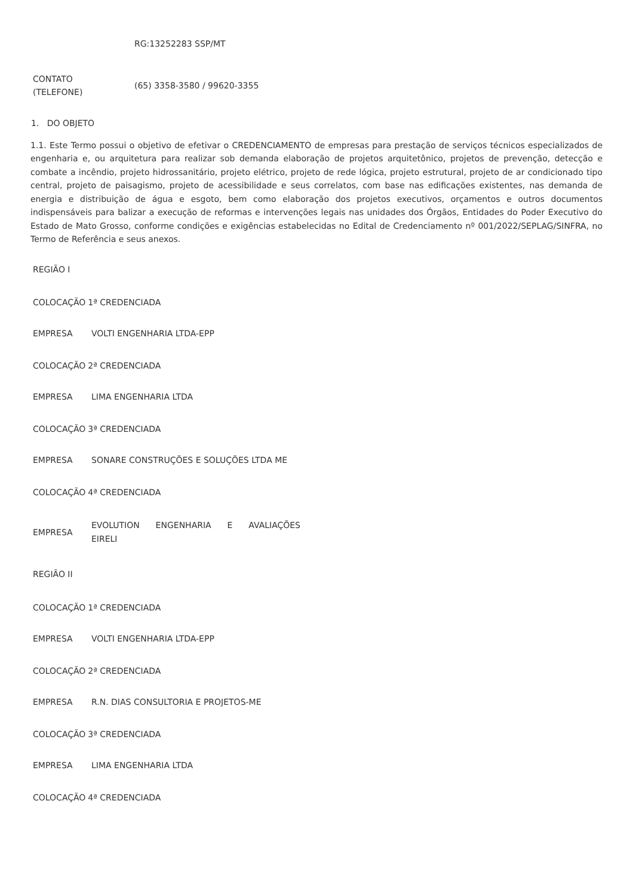| | RG:13252283 SSP/MT |
| CONTATO (TELEFONE) | (65) 3358-3580 / 99620-3355 |
1. DO OBJETO
1.1. Este Termo possui o objetivo de efetivar o CREDENCIAMENTO de empresas para prestação de serviços técnicos especializados de engenharia e, ou arquitetura para realizar sob demanda elaboração de projetos arquitetônico, projetos de prevenção, detecção e combate a incêndio, projeto hidrossanitário, projeto elétrico, projeto de rede lógica, projeto estrutural, projeto de ar condicionado tipo central, projeto de paisagismo, projeto de acessibilidade e seus correlatos, com base nas edificações existentes, nas demanda de energia e distribuição de água e esgoto, bem como elaboração dos projetos executivos, orçamentos e outros documentos indispensáveis para balizar a execução de reformas e intervenções legais nas unidades dos Órgãos, Entidades do Poder Executivo do Estado de Mato Grosso, conforme condições e exigências estabelecidas no Edital de Credenciamento nº 001/2022/SEPLAG/SINFRA, no Termo de Referência e seus anexos.
REGIÃO I
| COLOCAÇÃO | 1ª CREDENCIADA |
| EMPRESA | VOLTI ENGENHARIA LTDA-EPP |
| COLOCAÇÃO | 2ª CREDENCIADA |
| EMPRESA | LIMA ENGENHARIA LTDA |
| COLOCAÇÃO | 3ª CREDENCIADA |
| EMPRESA | SONARE CONSTRUÇÕES E SOLUÇÕES LTDA ME |
| COLOCAÇÃO | 4ª CREDENCIADA |
| EMPRESA | EVOLUTION ENGENHARIA E AVALIAÇÕES EIRELI |
REGIÃO II
| COLOCAÇÃO | 1ª CREDENCIADA |
| EMPRESA | VOLTI ENGENHARIA LTDA-EPP |
| COLOCAÇÃO | 2ª CREDENCIADA |
| EMPRESA | R.N. DIAS CONSULTORIA E PROJETOS-ME |
| COLOCAÇÃO | 3ª CREDENCIADA |
| EMPRESA | LIMA ENGENHARIA LTDA |
| COLOCAÇÃO | 4ª CREDENCIADA |